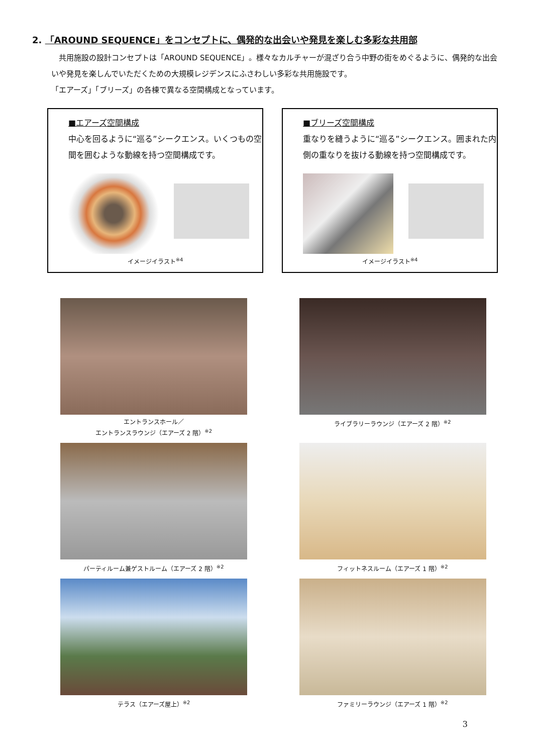2. 「AROUND SEQUENCE」をコンセプトに、偶発的な出会いや発見を楽しむ多彩な共用部
　共用施設の設計コンセプトは「AROUND SEQUENCE」。様々なカルチャーが混ざり合う中野の街をめぐるように、偶発的な出会いや発見を楽しんでいただくための大規模レジデンスにふさわしい多彩な共用施設です。
「エアーズ」「ブリーズ」の各棟で異なる空間構成となっています。
■エアーズ空間構成
中心を回るように“巡る”シークエンス。いくつもの空間を囲むような動線を持つ空間構成です。
イメージイラスト<sup>※4</sup>
■ブリーズ空間構成
重なりを縫うように“巡る”シークエンス。囲まれた内側の重なりを抜ける動線を持つ空間構成です。
イメージイラスト<sup>※4</sup>
エントランスホール／
エントランスラウンジ（エアーズ 2 階）<sup>※2</sup>
ライブラリーラウンジ（エアーズ 2 階）<sup>※2</sup>
パーティルーム兼ゲストルーム（エアーズ 2 階）<sup>※2</sup>
フィットネスルーム（エアーズ 1 階）<sup>※2</sup>
テラス（エアーズ屋上）<sup>※2</sup>
ファミリーラウンジ（エアーズ 1 階）<sup>※2</sup>
3